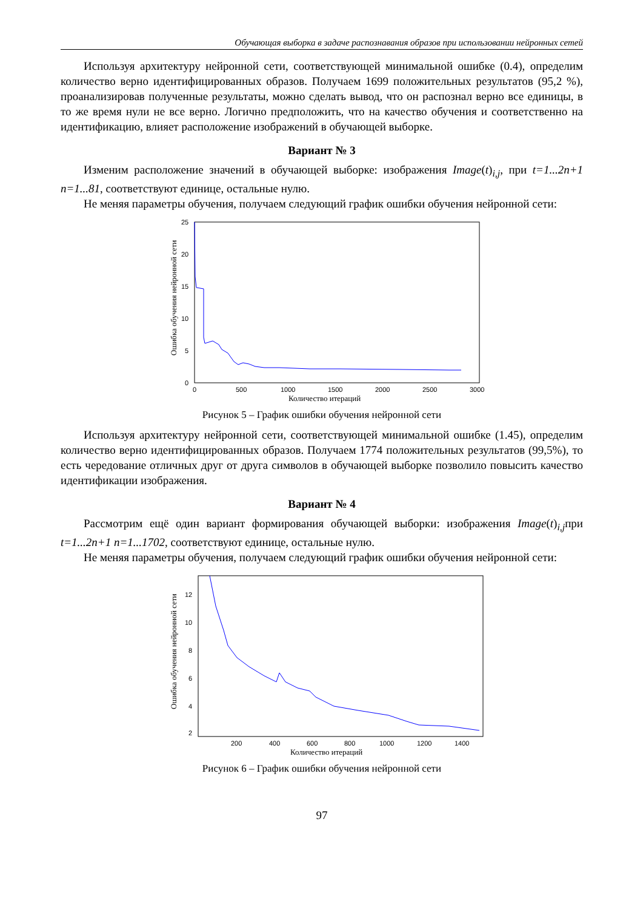Обучающая выборка в задаче распознавания образов при использовании нейронных сетей
Используя архитектуру нейронной сети, соответствующей минимальной ошибке (0.4), определим количество верно идентифицированных образов. Получаем 1699 положительных результатов (95,2 %), проанализировав полученные результаты, можно сделать вывод, что он распознал верно все единицы, в то же время нули не все верно. Логично предположить, что на качество обучения и соответственно на идентификацию, влияет расположение изображений в обучающей выборке.
Вариант № 3
Изменим расположение значений в обучающей выборке: изображения Image(t)<sub>i,j</sub>, при t=1...2n+1 n=1...81, соответствуют единице, остальные нулю.
Не меняя параметры обучения, получаем следующий график ошибки обучения нейронной сети:
Ошибка обучения нейронной сети
25
20
15
10
5
0
0
500
1000
1500
2000
2500
3000
Количество итераций
Рисунок 5 – График ошибки обучения нейронной сети
Используя архитектуру нейронной сети, соответствующей минимальной ошибке (1.45), определим количество верно идентифицированных образов. Получаем 1774 положительных результатов (99,5%), то есть чередование отличных друг от друга символов в обучающей выборке позволило повысить качество идентификации изображения.
Вариант № 4
Рассмотрим ещё один вариант формирования обучающей выборки: изображения Image(t)<sub>i,j</sub>при t=1...2n+1 n=1...1702, соответствуют единице, остальные нулю.
Не меняя параметры обучения, получаем следующий график ошибки обучения нейронной сети:
Ошибка обучения нейронной сети
12
10
8
6
4
2
200
400
600
800
1000
1200
1400
Количество итераций
Рисунок 6 – График ошибки обучения нейронной сети
97